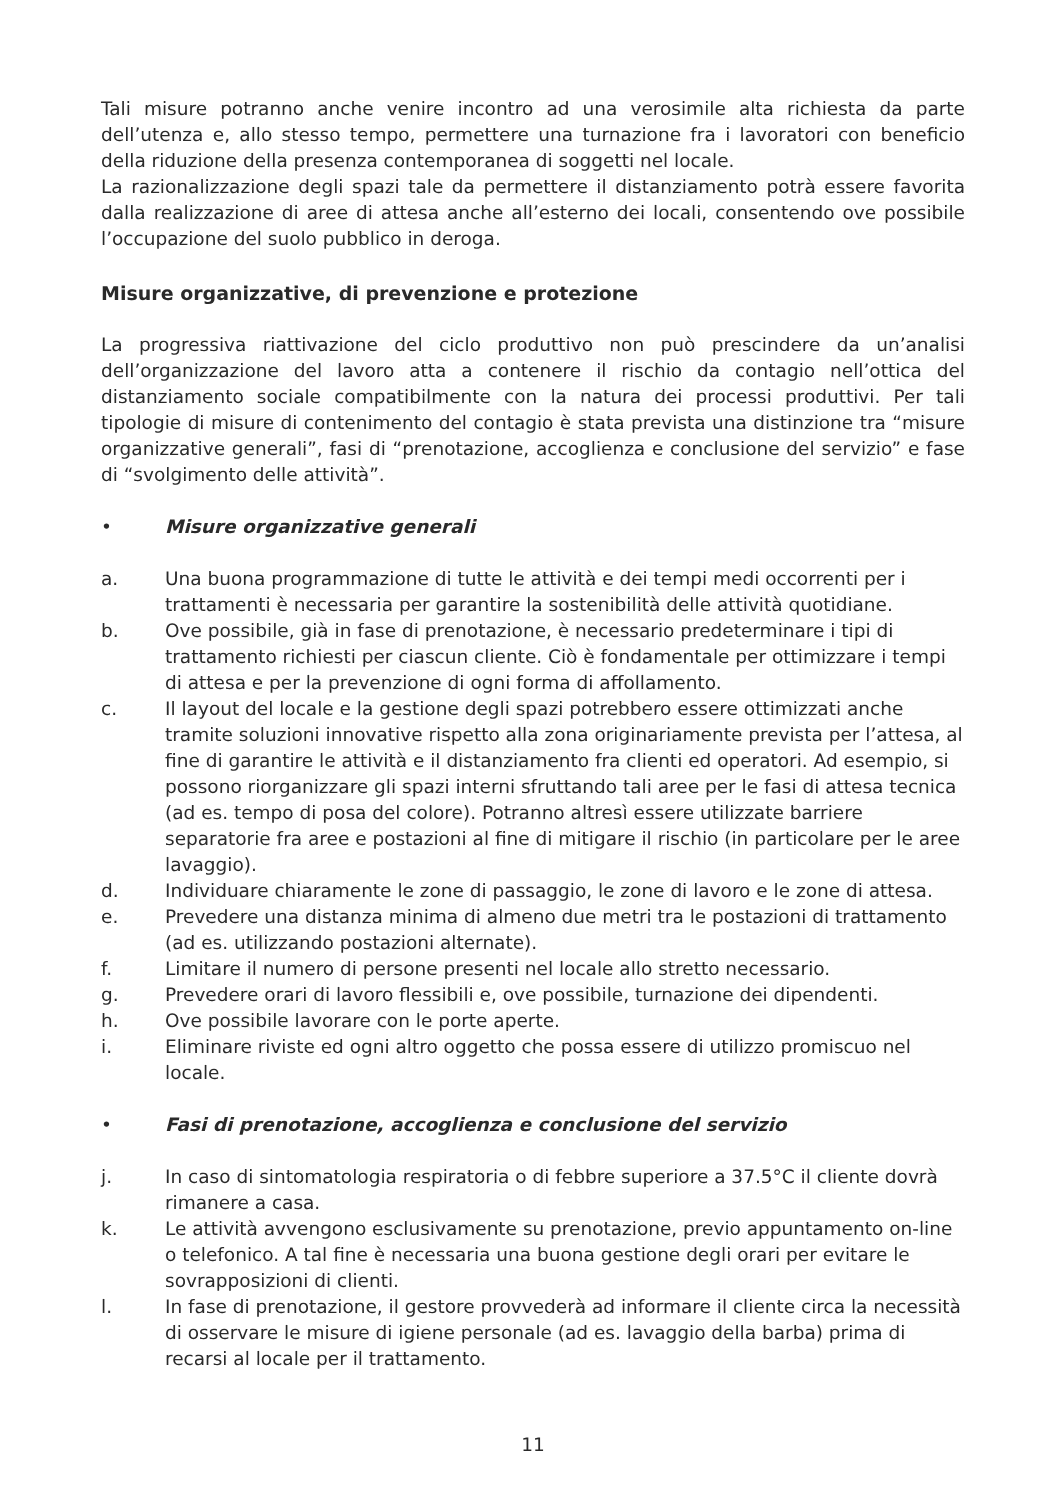Tali misure potranno anche venire incontro ad una verosimile alta richiesta da parte dell’utenza e, allo stesso tempo, permettere una turnazione fra i lavoratori con beneficio della riduzione della presenza contemporanea di soggetti nel locale.
La razionalizzazione degli spazi tale da permettere il distanziamento potrà essere favorita dalla realizzazione di aree di attesa anche all’esterno dei locali, consentendo ove possibile l’occupazione del suolo pubblico in deroga.
Misure organizzative, di prevenzione e protezione
La progressiva riattivazione del ciclo produttivo non può prescindere da un’analisi dell’organizzazione del lavoro atta a contenere il rischio da contagio nell’ottica del distanziamento sociale compatibilmente con la natura dei processi produttivi. Per tali tipologie di misure di contenimento del contagio è stata prevista una distinzione tra “misure organizzative generali”, fasi di “prenotazione, accoglienza e conclusione del servizio” e fase di “svolgimento delle attività”.
• Misure organizzative generali
a. Una buona programmazione di tutte le attività e dei tempi medi occorrenti per i trattamenti è necessaria per garantire la sostenibilità delle attività quotidiane.
b. Ove possibile, già in fase di prenotazione, è necessario predeterminare i tipi di trattamento richiesti per ciascun cliente. Ciò è fondamentale per ottimizzare i tempi di attesa e per la prevenzione di ogni forma di affollamento.
c. Il layout del locale e la gestione degli spazi potrebbero essere ottimizzati anche tramite soluzioni innovative rispetto alla zona originariamente prevista per l’attesa, al fine di garantire le attività e il distanziamento fra clienti ed operatori. Ad esempio, si possono riorganizzare gli spazi interni sfruttando tali aree per le fasi di attesa tecnica (ad es. tempo di posa del colore). Potranno altresì essere utilizzate barriere separatorie fra aree e postazioni al fine di mitigare il rischio (in particolare per le aree lavaggio).
d. Individuare chiaramente le zone di passaggio, le zone di lavoro e le zone di attesa.
e. Prevedere una distanza minima di almeno due metri tra le postazioni di trattamento (ad es. utilizzando postazioni alternate).
f. Limitare il numero di persone presenti nel locale allo stretto necessario.
g. Prevedere orari di lavoro flessibili e, ove possibile, turnazione dei dipendenti.
h. Ove possibile lavorare con le porte aperte.
i. Eliminare riviste ed ogni altro oggetto che possa essere di utilizzo promiscuo nel locale.
• Fasi di prenotazione, accoglienza e conclusione del servizio
j. In caso di sintomatologia respiratoria o di febbre superiore a 37.5°C il cliente dovrà rimanere a casa.
k. Le attività avvengono esclusivamente su prenotazione, previo appuntamento on-line o telefonico. A tal fine è necessaria una buona gestione degli orari per evitare le sovrapposizioni di clienti.
l. In fase di prenotazione, il gestore provvederà ad informare il cliente circa la necessità di osservare le misure di igiene personale (ad es. lavaggio della barba) prima di recarsi al locale per il trattamento.
11